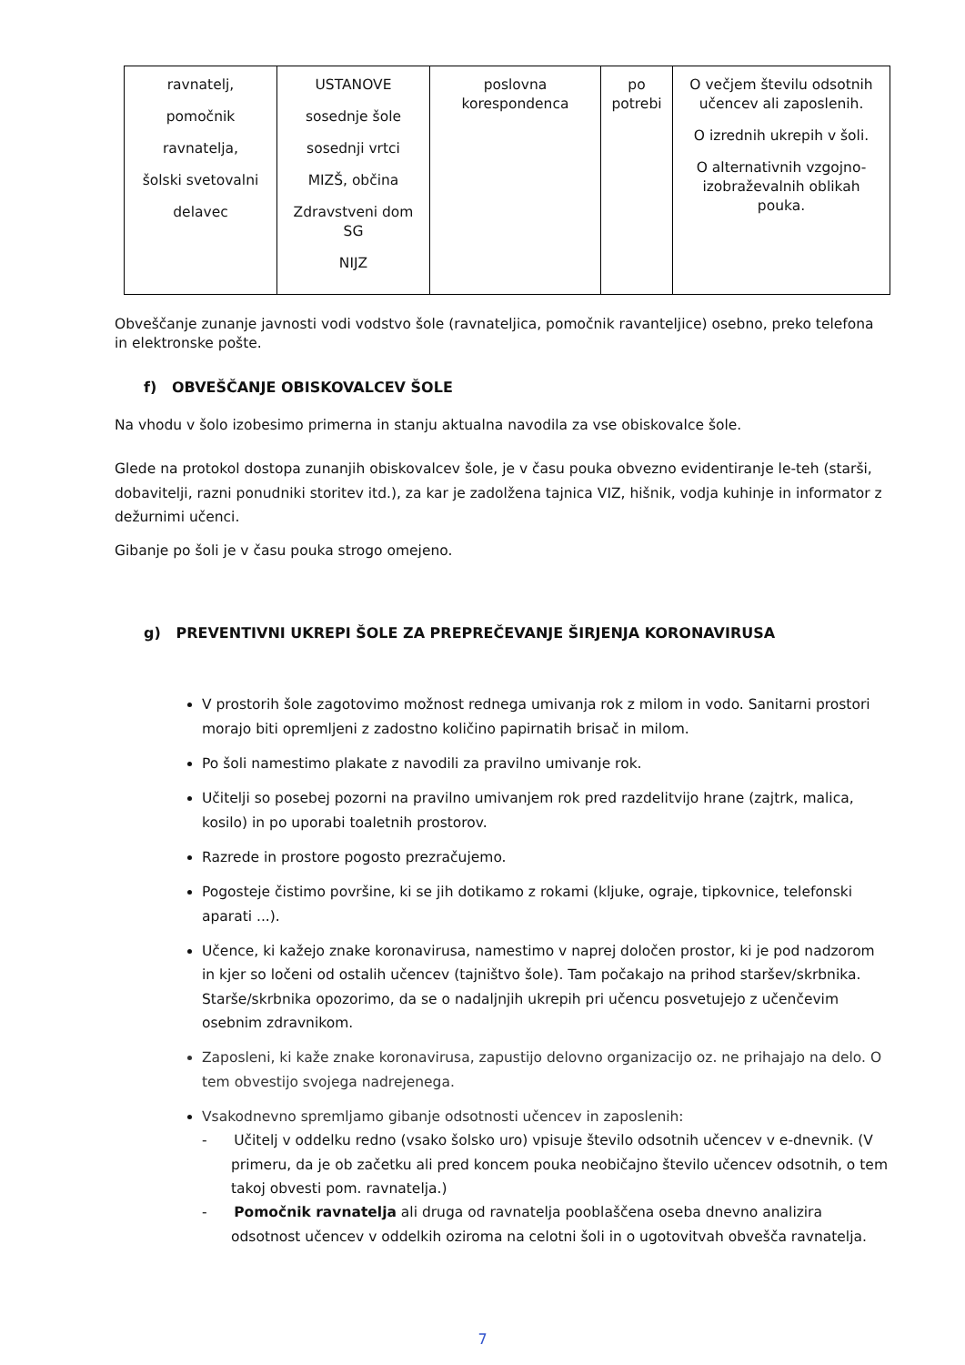| ravnatelj, pomočnik ravnatelja, šolski svetovalni delavec | USTANOVE sosednje šole sosednji vrtci MIZŠ, občina Zdravstveni dom SG NIJZ | poslovna korespondenca | po potrebi | O večjem številu odsotnih učencev ali zaposlenih. O izrednih ukrepih v šoli. O alternativnih vzgojno-izobraževalnih oblikah pouka. |
Obveščanje zunanje javnosti vodi vodstvo šole (ravnateljica, pomočnik ravanteljice) osebno, preko telefona in elektronske pošte.
f) OBVEŠČANJE OBISKOVALCEV ŠOLE
Na vhodu v šolo izobesimo primerna in stanju aktualna navodila za vse obiskovalce šole.
Glede na protokol dostopa zunanjih obiskovalcev šole, je v času pouka obvezno evidentiranje le-teh (starši, dobavitelji, razni ponudniki storitev itd.), za kar je zadolžena tajnica VIZ, hišnik, vodja kuhinje in informator z dežurnimi učenci.
Gibanje po šoli je v času pouka strogo omejeno.
g) PREVENTIVNI UKREPI ŠOLE ZA PREPREČEVANJE ŠIRJENJA KORONAVIRUSA
V prostorih šole zagotovimo možnost rednega umivanja rok z milom in vodo. Sanitarni prostori morajo biti opremljeni z zadostno količino papirnatih brisač in milom.
Po šoli namestimo plakate z navodili za pravilno umivanje rok.
Učitelji so posebej pozorni na pravilno umivanjem rok pred razdelitvijo hrane (zajtrk, malica, kosilo) in po uporabi toaletnih prostorov.
Razrede in prostore pogosto prezračujemo.
Pogosteje čistimo površine, ki se jih dotikamo z rokami (kljuke, ograje, tipkovnice, telefonski aparati ...).
Učence, ki kažejo znake koronavirusa, namestimo v naprej določen prostor, ki je pod nadzorom in kjer so ločeni od ostalih učencev (tajništvo šole). Tam počakajo na prihod staršev/skrbnika. Starše/skrbnika opozorimo, da se o nadaljnjih ukrepih pri učencu posvetujejo z učenčevim osebnim zdravnikom.
Zaposleni, ki kaže znake koronavirusa, zapustijo delovno organizacijo oz. ne prihajajo na delo. O tem obvestijo svojega nadrejenega.
Vsakodnevno spremljamo gibanje odsotnosti učencev in zaposlenih:
- Učitelj v oddelku redno (vsako šolsko uro) vpisuje število odsotnih učencev v e-dnevnik. (V primeru, da je ob začetku ali pred koncem pouka neobičajno število učencev odsotnih, o tem takoj obvesti pom. ravnatelja.)
- Pomočnik ravnatelja ali druga od ravnatelja pooblaščena oseba dnevno analizira odsotnost učencev v oddelkih oziroma na celotni šoli in o ugotovitvah obvešča ravnatelja.
7